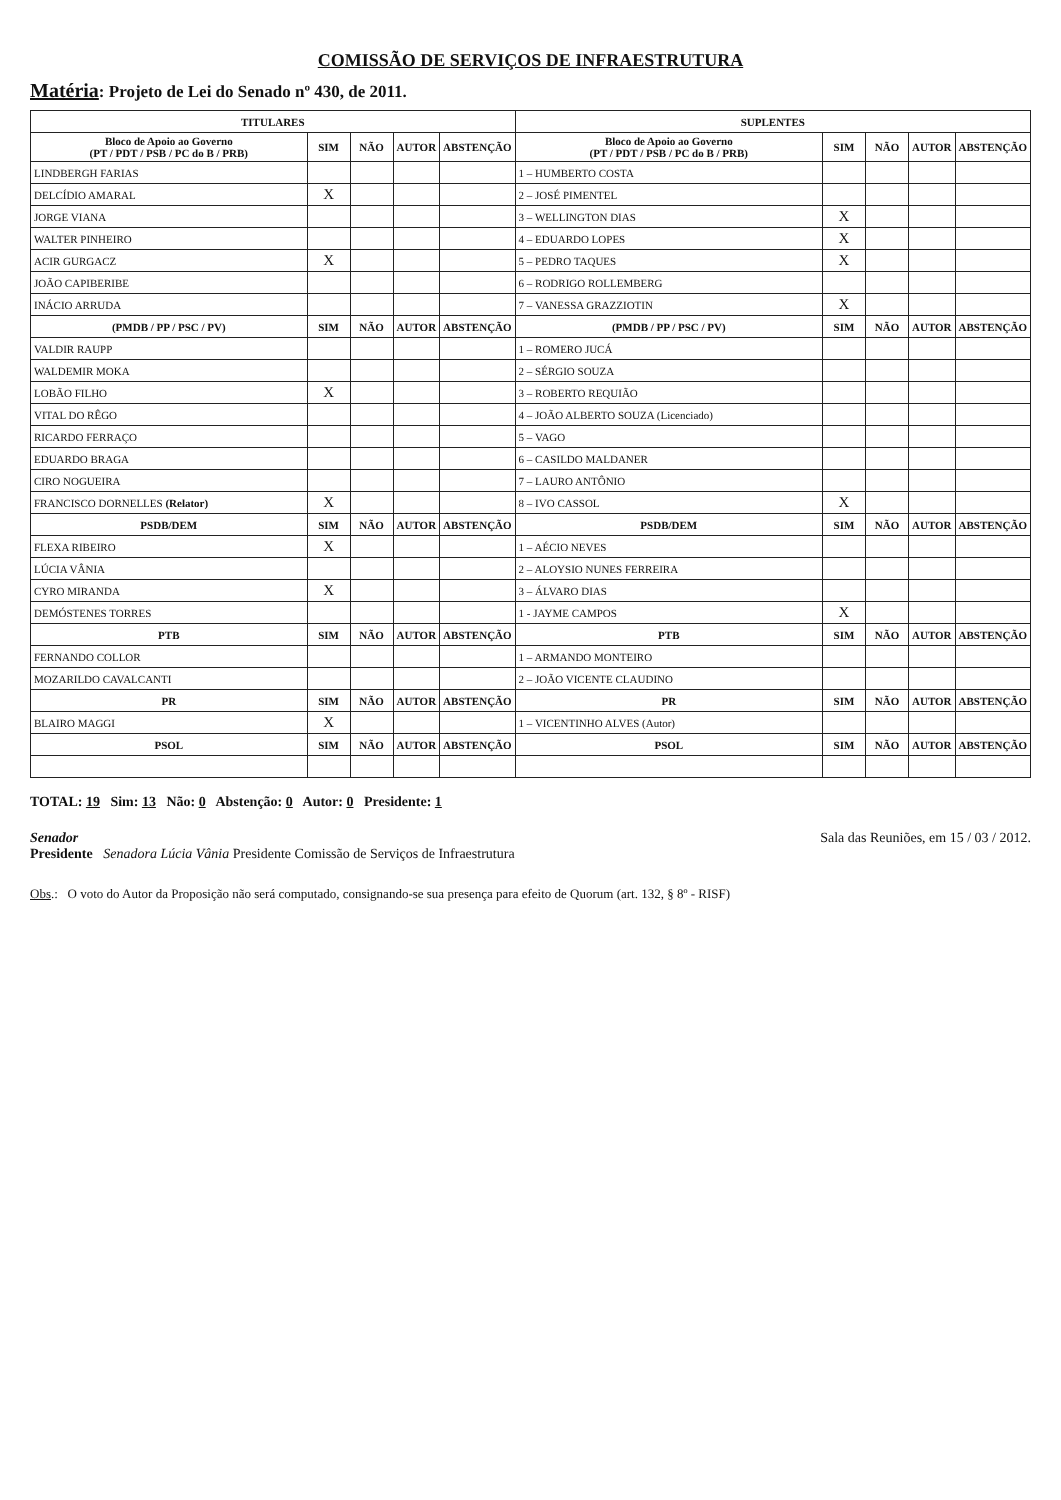COMISSÃO DE SERVIÇOS DE INFRAESTRUTURA
Matéria: Projeto de Lei do Senado nº 430, de 2011.
| TITULARES | | | | | SUPLENTES | | | | |
| --- | --- | --- | --- | --- | --- | --- | --- | --- | --- |
| Bloco de Apoio ao Governo (PT / PDT / PSB / PC do B / PRB) | SIM | NÃO | AUTOR | ABSTENÇÃO | Bloco de Apoio ao Governo (PT / PDT / PSB / PC do B / PRB) | SIM | NÃO | AUTOR | ABSTENÇÃO |
| LINDBERGH FARIAS | | | | | 1 – HUMBERTO COSTA | | | | |
| DELCÍDIO AMARAL | X | | | | 2 – JOSÉ PIMENTEL | | | | |
| JORGE VIANA | | | | | 3 – WELLINGTON DIAS | X | | | |
| WALTER PINHEIRO | | | | | 4 – EDUARDO LOPES | X | | | |
| ACIR GURGACZ | X | | | | 5 – PEDRO TAQUES | X | | | |
| JOÃO CAPIBERIBE | | | | | 6 – RODRIGO ROLLEMBERG | | | | |
| INÁCIO ARRUDA | | | | | 7 – VANESSA GRAZZIOTIN | X | | | |
| (PMDB / PP / PSC / PV) | SIM | NÃO | AUTOR | ABSTENÇÃO | (PMDB / PP / PSC / PV) | SIM | NÃO | AUTOR | ABSTENÇÃO |
| VALDIR RAUPP | | | | | 1 – ROMERO JUCÁ | | | | |
| WALDEMIR MOKA | | | | | 2 – SÉRGIO SOUZA | | | | |
| LOBÃO FILHO | X | | | | 3 – ROBERTO REQUIÃO | | | | |
| VITAL DO RÊGO | | | | | 4 – JOÃO ALBERTO SOUZA (Licenciado) | | | | |
| RICARDO FERRAÇO | | | | | 5 – VAGO | | | | |
| EDUARDO BRAGA | | | | | 6 – CASILDO MALDANER | | | | |
| CIRO NOGUEIRA | | | | | 7 – LAURO ANTÔNIO | | | | |
| FRANCISCO DORNELLES (Relator) | X | | | | 8 – IVO CASSOL | X | | | |
| PSDB/DEM | SIM | NÃO | AUTOR | ABSTENÇÃO | PSDB/DEM | SIM | NÃO | AUTOR | ABSTENÇÃO |
| FLEXA RIBEIRO | X | | | | 1 – AÉCIO NEVES | | | | |
| LÚCIA VÂNIA | | | | | 2 – ALOYSIO NUNES FERREIRA | | | | |
| CYRO MIRANDA | X | | | | 3 – ÁLVARO DIAS | | | | |
| DEMÓSTENES TORRES | | | | | 1 - JAYME CAMPOS | X | | | |
| PTB | SIM | NÃO | AUTOR | ABSTENÇÃO | PTB | SIM | NÃO | AUTOR | ABSTENÇÃO |
| FERNANDO COLLOR | | | | | 1 – ARMANDO MONTEIRO | | | | |
| MOZARILDO CAVALCANTI | | | | | 2 – JOÃO VICENTE CLAUDINO | | | | |
| PR | SIM | NÃO | AUTOR | ABSTENÇÃO | PR | SIM | NÃO | AUTOR | ABSTENÇÃO |
| BLAIRO MAGGI | X | | | | 1 – VICENTINHO ALVES (Autor) | | | | |
| PSOL | SIM | NÃO | AUTOR | ABSTENÇÃO | PSOL | SIM | NÃO | AUTOR | ABSTENÇÃO |
TOTAL: 19 Sim: 13 Não: 0 Abstenção: 0 Autor: 0 Presidente: 1
Senador
Presidente Senadora Lúcia Vânia Presidente Comissão de Serviços de Infraestrutura
Sala das Reuniões, em 15 / 03 / 2012.
Obs.: O voto do Autor da Proposição não será computado, consignando-se sua presença para efeito de Quorum (art. 132, § 8º - RISF)